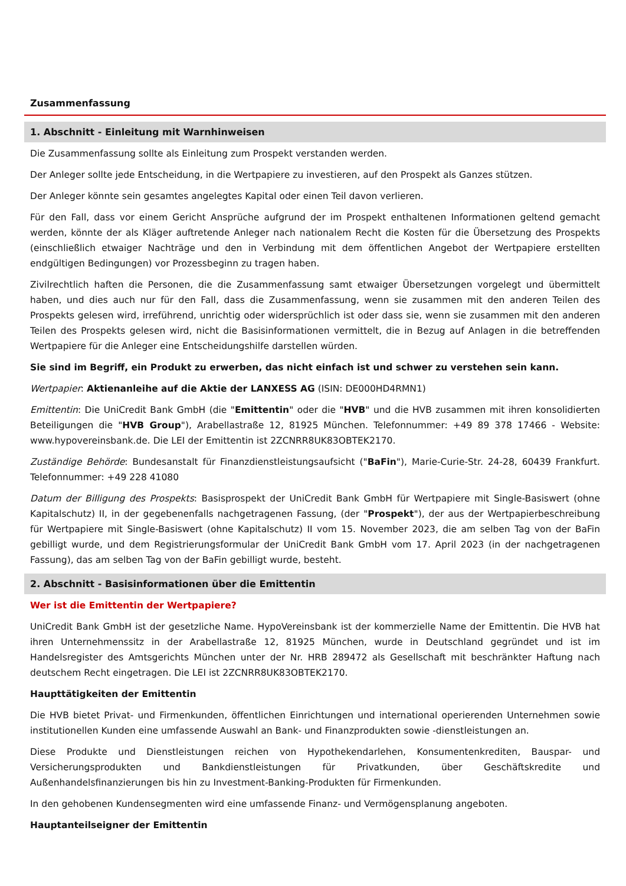Zusammenfassung
1. Abschnitt - Einleitung mit Warnhinweisen
Die Zusammenfassung sollte als Einleitung zum Prospekt verstanden werden.
Der Anleger sollte jede Entscheidung, in die Wertpapiere zu investieren, auf den Prospekt als Ganzes stützen.
Der Anleger könnte sein gesamtes angelegtes Kapital oder einen Teil davon verlieren.
Für den Fall, dass vor einem Gericht Ansprüche aufgrund der im Prospekt enthaltenen Informationen geltend gemacht werden, könnte der als Kläger auftretende Anleger nach nationalem Recht die Kosten für die Übersetzung des Prospekts (einschließlich etwaiger Nachträge und den in Verbindung mit dem öffentlichen Angebot der Wertpapiere erstellten endgültigen Bedingungen) vor Prozessbeginn zu tragen haben.
Zivilrechtlich haften die Personen, die die Zusammenfassung samt etwaiger Übersetzungen vorgelegt und übermittelt haben, und dies auch nur für den Fall, dass die Zusammenfassung, wenn sie zusammen mit den anderen Teilen des Prospekts gelesen wird, irreführend, unrichtig oder widersprüchlich ist oder dass sie, wenn sie zusammen mit den anderen Teilen des Prospekts gelesen wird, nicht die Basisinformationen vermittelt, die in Bezug auf Anlagen in die betreffenden Wertpapiere für die Anleger eine Entscheidungshilfe darstellen würden.
Sie sind im Begriff, ein Produkt zu erwerben, das nicht einfach ist und schwer zu verstehen sein kann.
Wertpapier: Aktienanleihe auf die Aktie der LANXESS AG (ISIN: DE000HD4RMN1)
Emittentin: Die UniCredit Bank GmbH (die "Emittentin" oder die "HVB" und die HVB zusammen mit ihren konsolidierten Beteiligungen die "HVB Group"), Arabellastraße 12, 81925 München. Telefonnummer: +49 89 378 17466 - Website: www.hypovereinsbank.de. Die LEI der Emittentin ist 2ZCNRR8UK83OBTEK2170.
Zuständige Behörde: Bundesanstalt für Finanzdienstleistungsaufsicht ("BaFin"), Marie-Curie-Str. 24-28, 60439 Frankfurt. Telefonnummer: +49 228 41080
Datum der Billigung des Prospekts: Basisprospekt der UniCredit Bank GmbH für Wertpapiere mit Single-Basiswert (ohne Kapitalschutz) II, in der gegebenenfalls nachgetragenen Fassung, (der "Prospekt"), der aus der Wertpapierbeschreibung für Wertpapiere mit Single-Basiswert (ohne Kapitalschutz) II vom 15. November 2023, die am selben Tag von der BaFin gebilligt wurde, und dem Registrierungsformular der UniCredit Bank GmbH vom 17. April 2023 (in der nachgetragenen Fassung), das am selben Tag von der BaFin gebilligt wurde, besteht.
2. Abschnitt - Basisinformationen über die Emittentin
Wer ist die Emittentin der Wertpapiere?
UniCredit Bank GmbH ist der gesetzliche Name. HypoVereinsbank ist der kommerzielle Name der Emittentin. Die HVB hat ihren Unternehmenssitz in der Arabellastraße 12, 81925 München, wurde in Deutschland gegründet und ist im Handelsregister des Amtsgerichts München unter der Nr. HRB 289472 als Gesellschaft mit beschränkter Haftung nach deutschem Recht eingetragen. Die LEI ist 2ZCNRR8UK83OBTEK2170.
Haupttätigkeiten der Emittentin
Die HVB bietet Privat- und Firmenkunden, öffentlichen Einrichtungen und international operierenden Unternehmen sowie institutionellen Kunden eine umfassende Auswahl an Bank- und Finanzprodukten sowie -dienstleistungen an.
Diese Produkte und Dienstleistungen reichen von Hypothekendarlehen, Konsumentenkrediten, Bauspar- und Versicherungsprodukten und Bankdienstleistungen für Privatkunden, über Geschäftskredite und Außenhandelsfinanzierungen bis hin zu Investment-Banking-Produkten für Firmenkunden.
In den gehobenen Kundensegmenten wird eine umfassende Finanz- und Vermögensplanung angeboten.
Hauptanteilseigner der Emittentin